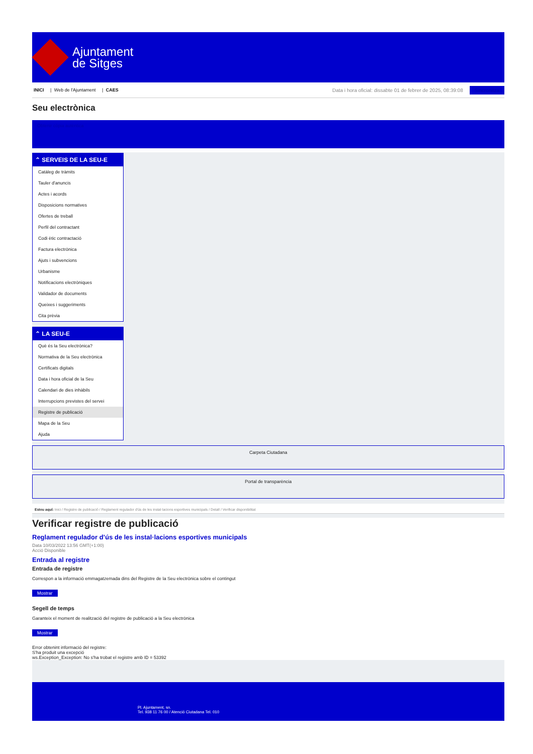Ajuntament
de Sitges
INICI | Web de l'Ajuntament | CAES
Data i hora oficial: dissabte 01 de febrer de 2025, 08:39:08 Sincronitza
Seu electrònica
Obtenir còpia autèntica
⌃ SERVEIS DE LA SEU-E
Catàleg de tràmits
Tauler d'anuncis
Actes i acords
Disposicions normatives
Ofertes de treball
Perfil del contractant
Codi ètic contractació
Factura electrònica
Ajuts i subvencions
Urbanisme
Notificacions electròniques
Validador de documents
Queixes i suggeriments
Cita prèvia
⌃ LA SEU-E
Què és la Seu electrònica?
Normativa de la Seu electrònica
Certificats digitals
Data i hora oficial de la Seu
Calendari de dies inhàbils
Interrupcions previstes del servei
Registre de publicació
Mapa de la Seu
Ajuda
Carpeta Ciutadana
Portal de transparència
Esteu aquí: Inici / Registre de publicació / Reglament regulador d'ús de les instal·lacions esportives municipals / Detall / Verificar disponibilitat
Verificar registre de publicació
Reglament regulador d’ús de les instal·lacions esportives municipals
Data 10/03/2022 13:56 GMT(+1:00)
Acció Disponible
Entrada al registre
Entrada de registre
Correspon a la informació emmagatzemada dins del Registre de la Seu electrònica sobre el contingut
Mostrar
Segell de temps
Garanteix el moment de realització del registre de publicació a la Seu electrònica
Mostrar
Error obtenint informació del registre:
S'ha produit una excepció
ws.Exception_Exception: No s'ha trobat el registre amb ID = 53392
Pl. Ajuntament, sn.
Tel. 938 11 76 00 / Atenció Ciutadana Tel. 010